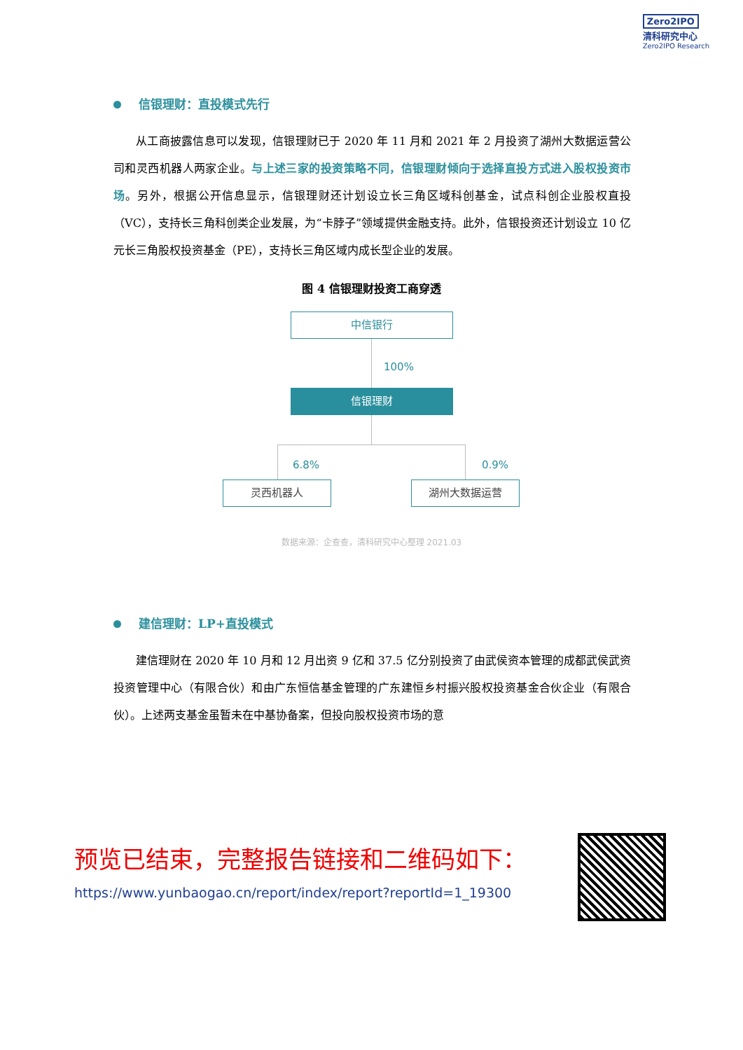Zero2IPO
清科研究中心
Zero2IPO Research
信银理财：直投模式先行
从工商披露信息可以发现，信银理财已于 2020 年 11 月和 2021 年 2 月投资了湖州大数据运营公司和灵西机器人两家企业。与上述三家的投资策略不同，信银理财倾向于选择直投方式进入股权投资市场。另外，根据公开信息显示，信银理财还计划设立长三角区域科创基金，试点科创企业股权直投（VC），支持长三角科创类企业发展，为“卡脖子”领域提供金融支持。此外，信银投资还计划设立 10 亿元长三角股权投资基金（PE），支持长三角区域内成长型企业的发展。
图 4 信银理财投资工商穿透
中信银行
100%
信银理财
6.8% 0.9%
灵西机器人 湖州大数据运营
数据来源：企查查，清科研究中心整理 2021.03
建信理财：LP+直投模式
建信理财在 2020 年 10 月和 12 月出资 9 亿和 37.5 亿分别投资了由武侯资本管理的成都武侯武资投资管理中心（有限合伙）和由广东恒信基金管理的广东建恒乡村振兴股权投资基金合伙企业（有限合伙）。上述两支基金虽暂未在中基协备案，但投向股权投资市场的意
预览已结束，完整报告链接和二维码如下：
https://www.yunbaogao.cn/report/index/report?reportId=1_19300